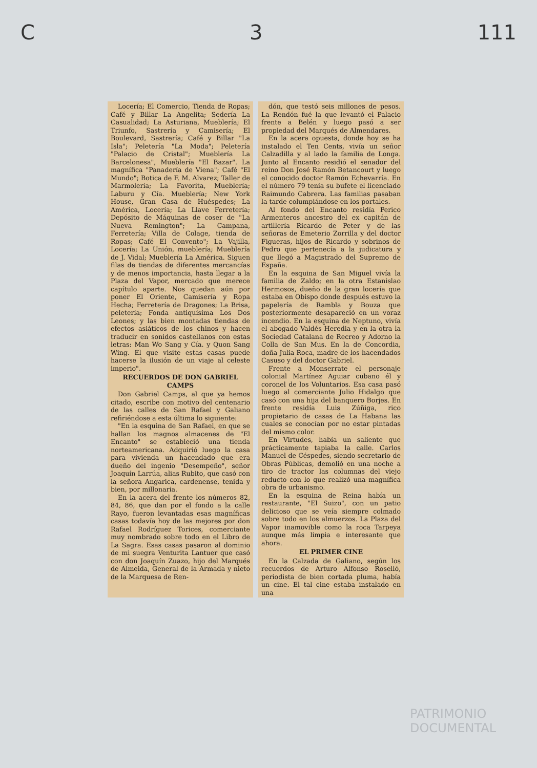C 3 111
Locería; El Comercio, Tienda de Ropas; Café y Billar La Angelita; Sedería La Casualidad; La Asturiana, Mueblería; El Triunfo, Sastrería y Camisería; El Boulevard, Sastrería; Café y Billar "La Isla"; Peletería "La Moda"; Peletería "Palacio de Cristal"; Mueblería La Barcelonesa", Mueblería "El Bazar". La magnífica "Panadería de Viena"; Café "El Mundo"; Botica de F. M. Alvarez; Taller de Marmolería; La Favorita, Mueblería; Laburu y Cía. Mueblería; New York House, Gran Casa de Huéspedes; La América, Locería; La Llave Ferretería; Depósito de Máquinas de coser de "La Nueva Remington"; La Campana, Ferretería; Villa de Colage, tienda de Ropas; Café El Convento"; La Vajilla, Locería; La Unión, mueblería; Mueblería de J. Vidal; Mueblería La América. Siguen filas de tiendas de diferentes mercancías y de menos importancia, hasta llegar a la Plaza del Vapor, mercado que merece capítulo aparte. Nos quedan aún por poner El Oriente, Camisería y Ropa Hecha; Ferretería de Dragones; La Brisa, peletería; Fonda antiquísima Los Dos Leones; y las bien montadas tiendas de efectos asiáticos de los chinos y hacen traducir en sonidos castellanos con estas letras: Man Wo Sang y Cía. y Quon Sang Wing. El que visite estas casas puede hacerse la ilusión de un viaje al celeste imperio".
RECUERDOS DE DON GABRIEL CAMPS
Don Gabriel Camps, al que ya hemos citado, escribe con motivo del centenario de las calles de San Rafael y Galiano refiriéndose a esta última lo siguiente:
"En la esquina de San Rafael, en que se hallan los magnos almacenes de "El Encanto" se estableció una tienda norteamericana. Adquirió luego la casa para vivienda un hacendado que era dueño del ingenio "Desempeño", señor Joaquín Larrúa, alias Rubito, que casó con la señora Angarica, cardenense, tenida y bien, por millonaria.
En la acera del frente los números 82, 84, 86, que dan por el fondo a la calle Rayo, fueron levantadas esas magníficas casas todavía hoy de las mejores por don Rafael Rodríguez Torices, comerciante muy nombrado sobre todo en el Libro de La Sagra. Esas casas pasaron al dominio de mi suegra Venturita Lantuer que casó con don Joaquín Zuazo, hijo del Marqués de Almeida, General de la Armada y nieto de la Marquesa de Ren-
dón, que testó seis millones de pesos. La Rendón fué la que levantó el Palacio frente a Belén y luego pasó a ser propiedad del Marqués de Almendares.
En la acera opuesta, donde hoy se ha instalado el Ten Cents, vivía un señor Calzadilla y al lado la familia de Longa. Junto al Encanto residió el senador del reino Don José Ramón Betancourt y luego el conocido doctor Ramón Echevarría. En el número 79 tenía su bufete el licenciado Raimundo Cabrera. Las familias pasaban la tarde columpiándose en los portales.
Al fondo del Encanto residía Perico Armenteros ancestro del ex capitán de artillería Ricardo de Peter y de las señoras de Emeterio Zorrilla y del doctor Figueras, hijos de Ricardo y sobrinos de Pedro que pertenecía a la judicatura y que llegó a Magistrado del Supremo de España.
En la esquina de San Miguel vivía la familia de Zaldo; en la otra Estanislao Hermosos, dueño de la gran locería que estaba en Obispo donde después estuvo la papelería de Rambla y Bouza que posteriormente desapareció en un voraz incendio. En la esquina de Neptuno, vivía el abogado Valdés Heredia y en la otra la Sociedad Catalana de Recreo y Adorno la Colla de San Mus. En la de Concordia, doña Julia Roca, madre de los hacendados Casuso y del doctor Gabriel.
Frente a Monserrate el personaje colonial Martínez Aguiar cubano él y coronel de los Voluntarios. Esa casa pasó luego al comerciante Julio Hidalgo que casó con una hija del banquero Borjes. En frente residía Luis Zúñiga, rico propietario de casas de La Habana las cuales se conocían por no estar pintadas del mismo color.
En Virtudes, había un saliente que prácticamente tapiaba la calle. Carlos Manuel de Céspedes, siendo secretario de Obras Públicas, demolió en una noche a tiro de tractor las columnas del viejo reducto con lo que realizó una magnífica obra de urbanismo.
En la esquina de Reina había un restaurante, "El Suizo", con un patio delicioso que se veía siempre colmado sobre todo en los almuerzos. La Plaza del Vapor inamovible como la roca Tarpeya aunque más limpia e interesante que ahora.
EL PRIMER CINE
En la Calzada de Galiano, según los recuerdos de Arturo Alfonso Roselló, periodista de bien cortada pluma, había un cine. El tal cine estaba instalado en una
PATRIMONIO DOCUMENTAL